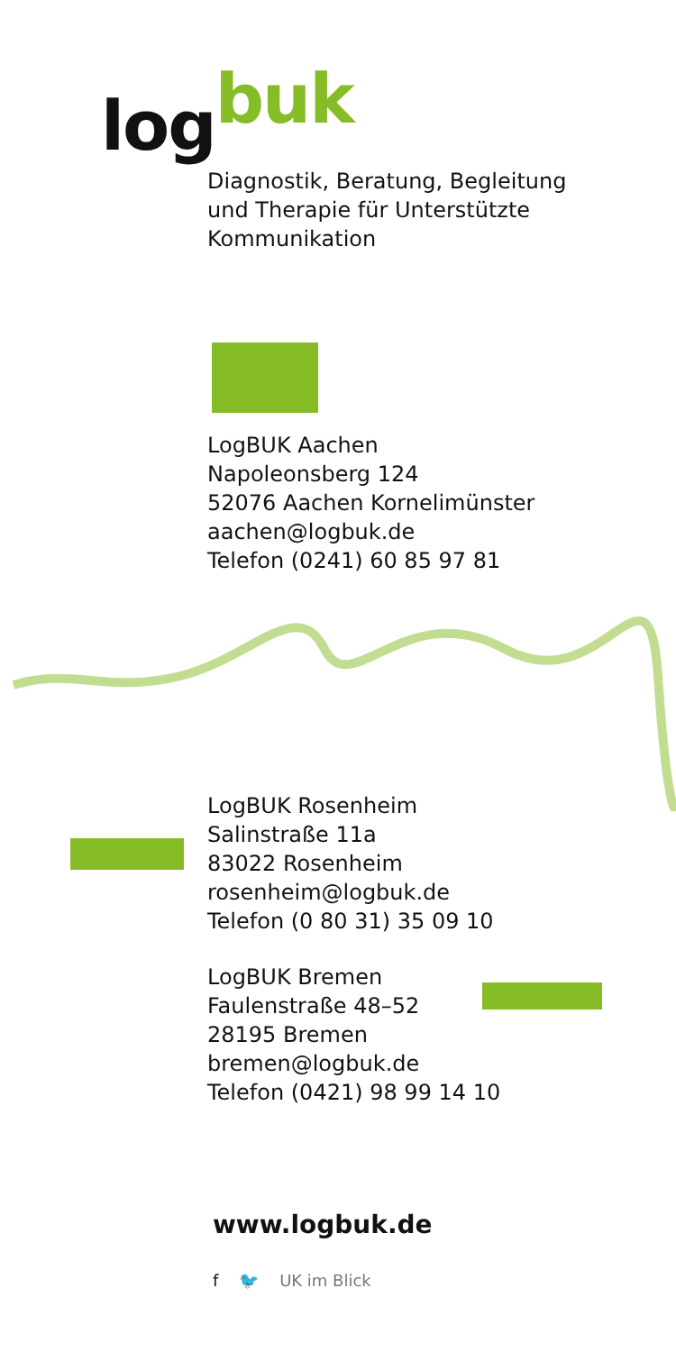logbuk
Diagnostik, Beratung, Begleitung
und Therapie für Unterstützte
Kommunikation
LogBUK Aachen
Napoleonsberg 124
52076 Aachen Kornelimünster
aachen@logbuk.de
Telefon (0241) 60 85 97 81
LogBUK Rosenheim
Salinstraße 11a
83022 Rosenheim
rosenheim@logbuk.de
Telefon (0 80 31) 35 09 10
LogBUK Bremen
Faulenstraße 48–52
28195 Bremen
bremen@logbuk.de
Telefon (0421) 98 99 14 10
www.logbuk.de
f 🐦 UK im Blick